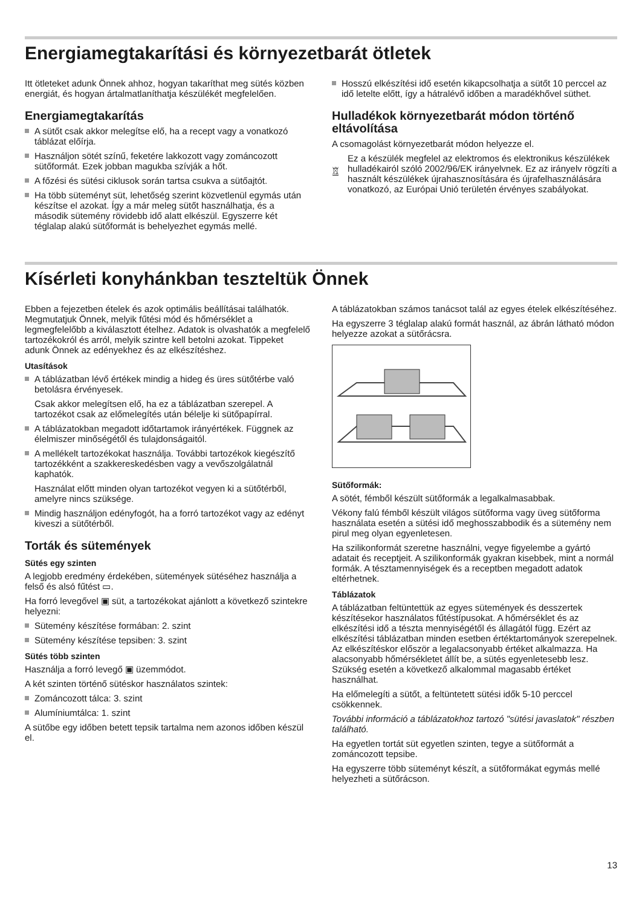Energiamegtakarítási és környezetbarát ötletek
Itt ötleteket adunk Önnek ahhoz, hogyan takaríthat meg sütés közben energiát, és hogyan ártalmatlaníthatja készülékét megfelelően.
Energiamegtakarítás
A sütőt csak akkor melegítse elő, ha a recept vagy a vonatkozó táblázat előírja.
Használjon sötét színű, feketére lakkozott vagy zománcozott sütőformát. Ezek jobban magukba szívják a hőt.
A főzési és sütési ciklusok során tartsa csukva a sütőajtót.
Ha több süteményt süt, lehetőség szerint közvetlenül egymás után készítse el azokat. Így a már meleg sütőt használhatja, és a második sütemény rövidebb idő alatt elkészül. Egyszerre két téglalap alakú sütőformát is behelyezhet egymás mellé.
Hosszú elkészítési idő esetén kikapcsolhatja a sütőt 10 perccel az idő letelte előtt, így a hátralévő időben a maradékhővel süthet.
Hulladékok környezetbarát módon történő eltávolítása
A csomagolást környezetbarát módon helyezze el.
Ez a készülék megfelel az elektromos és elektronikus készülékek hulladékairól szóló 2002/96/EK irányelvnek. Ez az irányelv rögzíti a használt készülékek újrahasznosítására és újrafelhasználására vonatkozó, az Európai Unió területén érvényes szabályokat.
Kísérleti konyhánkban teszteltük Önnek
Ebben a fejezetben ételek és azok optimális beállításai találhatók. Megmutatjuk Önnek, melyik fűtési mód és hőmérséklet a legmegfelelőbb a kiválasztott ételhez. Adatok is olvashatók a megfelelő tartozékokról és arról, melyik szintre kell betolni azokat. Tippeket adunk Önnek az edényekhez és az elkészítéshez.
Utasítások
A táblázatban lévő értékek mindig a hideg és üres sütőtérbe való betolásra érvényesek.
Csak akkor melegítsen elő, ha ez a táblázatban szerepel. A tartozékot csak az előmelegítés után bélelje ki sütőpapírral.
A táblázatokban megadott időtartamok irányértékek. Függnek az élelmiszer minőségétől és tulajdonságaitól.
A mellékelt tartozékokat használja. További tartozékok kiegészítő tartozékként a szakkereskedésben vagy a vevőszolgálatnál kaphatók.
Használat előtt minden olyan tartozékot vegyen ki a sütőtérből, amelyre nincs szüksége.
Mindig használjon edényfogót, ha a forró tartozékot vagy az edényt kiveszi a sütőtérből.
Torták és sütemények
Sütés egy szinten
A legjobb eredmény érdekében, sütemények sütéséhez használja a felső és alsó fűtést ▭.
Ha forró levegővel ▣ süt, a tartozékokat ajánlott a következő szintekre helyezni:
Sütemény készítése formában: 2. szint
Sütemény készítése tepsiben: 3. szint
Sütés több szinten
Használja a forró levegő ▣ üzemmódot.
A két szinten történő sütéskor használatos szintek:
Zománcozott tálca: 3. szint
Alumíniumtálca: 1. szint
A sütőbe egy időben betett tepsik tartalma nem azonos időben készül el.
A táblázatokban számos tanácsot talál az egyes ételek elkészítéséhez.
Ha egyszerre 3 téglalap alakú formát használ, az ábrán látható módon helyezze azokat a sütőrácsra.
Sütőformák:
A sötét, fémből készült sütőformák a legalkalmasabbak.
Vékony falú fémből készült világos sütőforma vagy üveg sütőforma használata esetén a sütési idő meghosszabbodik és a sütemény nem pirul meg olyan egyenletesen.
Ha szilikonformát szeretne használni, vegye figyelembe a gyártó adatait és receptjeit. A szilikonformák gyakran kisebbek, mint a normál formák. A tésztamennyiségek és a receptben megadott adatok eltérhetnek.
Táblázatok
A táblázatban feltüntettük az egyes sütemények és desszertek készítésekor használatos fűtéstípusokat. A hőmérséklet és az elkészítési idő a tészta mennyiségétől és állagától függ. Ezért az elkészítési táblázatban minden esetben értéktartományok szerepelnek. Az elkészítéskor először a legalacsonyabb értéket alkalmazza. Ha alacsonyabb hőmérsékletet állít be, a sütés egyenletesebb lesz. Szükség esetén a következő alkalommal magasabb értéket használhat.
Ha előmelegíti a sütőt, a feltüntetett sütési idők 5-10 perccel csökkennek.
További információ a táblázatokhoz tartozó "sütési javaslatok" részben található.
Ha egyetlen tortát süt egyetlen szinten, tegye a sütőformát a zománcozott tepsibe.
Ha egyszerre több süteményt készít, a sütőformákat egymás mellé helyezheti a sütőrácson.
13